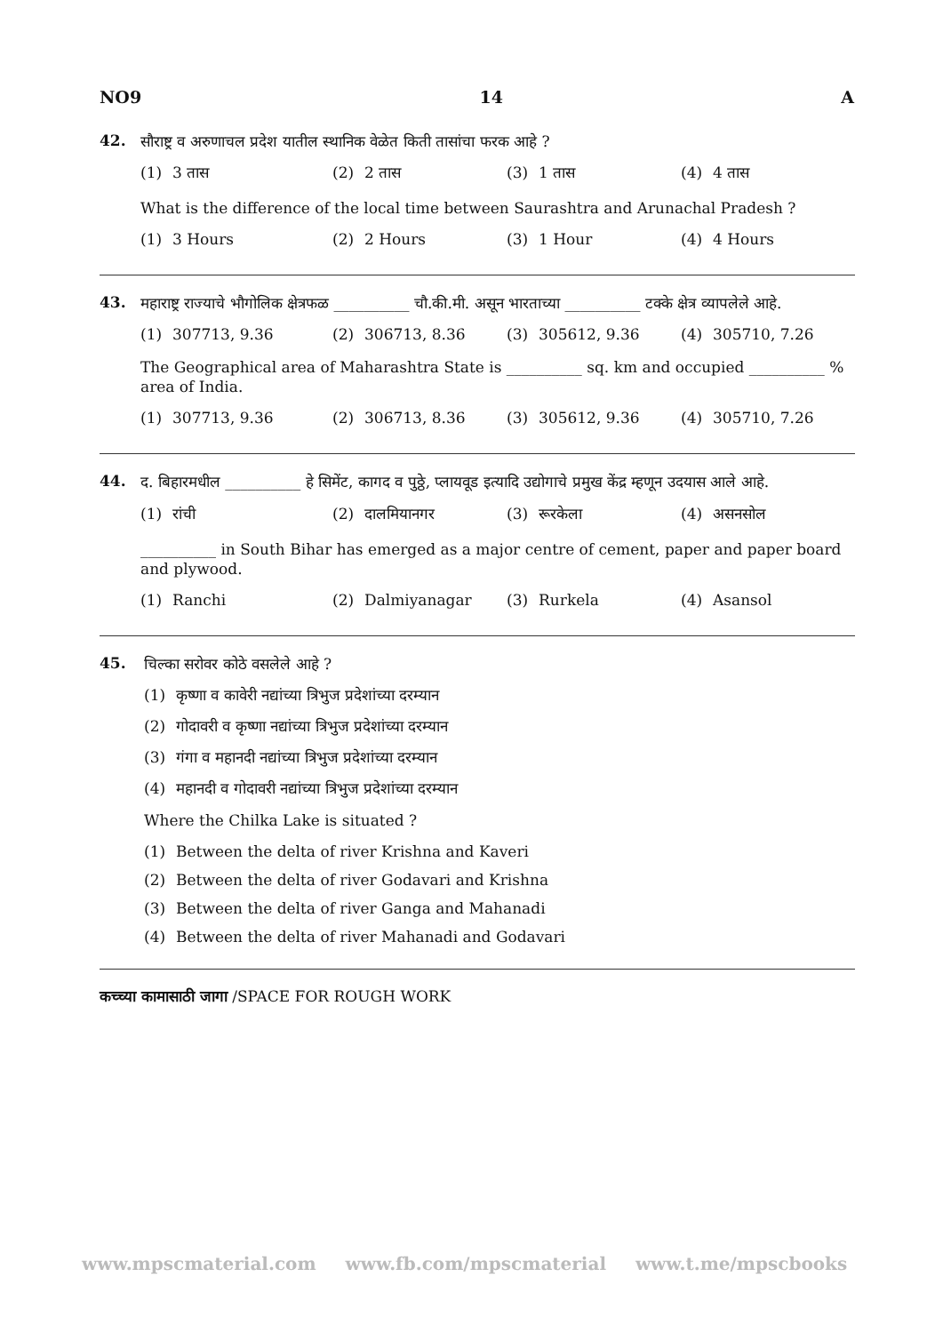NO9 14 A
42.
सौराष्ट्र व अरुणाचल प्रदेश यातील स्थानिक वेळेत किती तासांचा फरक आहे ?
(1) 3 तास (2) 2 तास (3) 1 तास (4) 4 तास
What is the difference of the local time between Saurashtra and Arunachal Pradesh ?
(1) 3 Hours (2) 2 Hours (3) 1 Hour (4) 4 Hours
43.
महाराष्ट्र राज्याचे भौगोलिक क्षेत्रफळ __________ चौ.की.मी. असून भारताच्या __________ टक्के क्षेत्र व्यापलेले आहे.
(1) 307713, 9.36 (2) 306713, 8.36 (3) 305612, 9.36 (4) 305710, 7.26
The Geographical area of Maharashtra State is __________ sq. km and occupied __________ % area of India.
(1) 307713, 9.36 (2) 306713, 8.36 (3) 305612, 9.36 (4) 305710, 7.26
44.
द. बिहारमधील __________ हे सिमेंट, कागद व पुठ्ठे, प्लायवूड इत्यादि उद्योगाचे प्रमुख केंद्र म्हणून उदयास आले आहे.
(1) रांची (2) दालमियानगर (3) रूरकेला (4) असनसोल
__________ in South Bihar has emerged as a major centre of cement, paper and paper board and plywood.
(1) Ranchi (2) Dalmiyanagar (3) Rurkela (4) Asansol
45.
चिल्का सरोवर कोठे वसलेले आहे ?
(1) कृष्णा व कावेरी नद्यांच्या त्रिभुज प्रदेशांच्या दरम्यान
(2) गोदावरी व कृष्णा नद्यांच्या त्रिभुज प्रदेशांच्या दरम्यान
(3) गंगा व महानदी नद्यांच्या त्रिभुज प्रदेशांच्या दरम्यान
(4) महानदी व गोदावरी नद्यांच्या त्रिभुज प्रदेशांच्या दरम्यान
Where the Chilka Lake is situated ?
(1) Between the delta of river Krishna and Kaveri
(2) Between the delta of river Godavari and Krishna
(3) Between the delta of river Ganga and Mahanadi
(4) Between the delta of river Mahanadi and Godavari
कच्च्या कामासाठी जागा /SPACE FOR ROUGH WORK
www.mpscmaterial.com www.fb.com/mpscmaterial www.t.me/mpscbooks